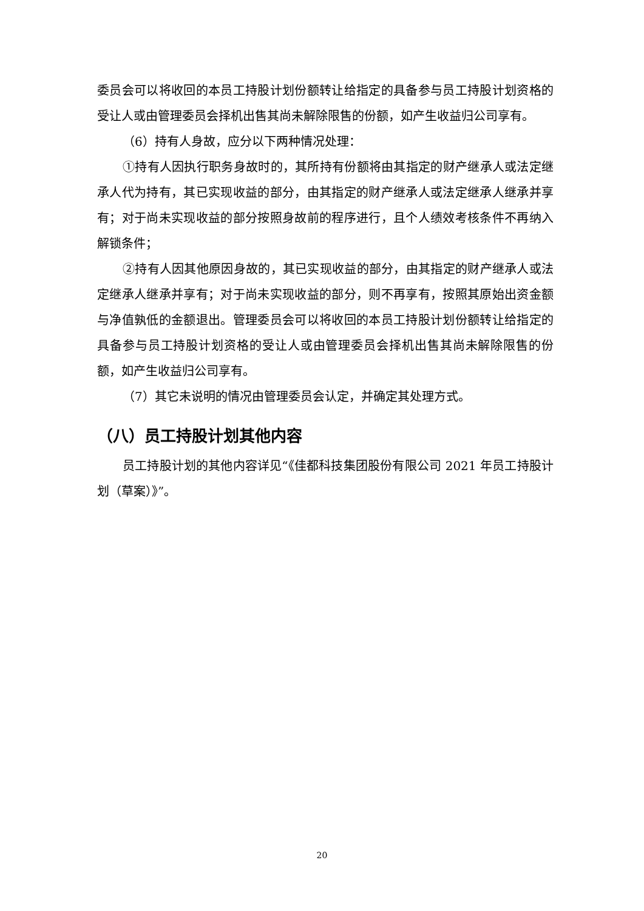委员会可以将收回的本员工持股计划份额转让给指定的具备参与员工持股计划资格的受让人或由管理委员会择机出售其尚未解除限售的份额，如产生收益归公司享有。
（6）持有人身故，应分以下两种情况处理：
①持有人因执行职务身故时的，其所持有份额将由其指定的财产继承人或法定继承人代为持有，其已实现收益的部分，由其指定的财产继承人或法定继承人继承并享有；对于尚未实现收益的部分按照身故前的程序进行，且个人绩效考核条件不再纳入解锁条件；
②持有人因其他原因身故的，其已实现收益的部分，由其指定的财产继承人或法定继承人继承并享有；对于尚未实现收益的部分，则不再享有，按照其原始出资金额与净值孰低的金额退出。管理委员会可以将收回的本员工持股计划份额转让给指定的具备参与员工持股计划资格的受让人或由管理委员会择机出售其尚未解除限售的份额，如产生收益归公司享有。
（7）其它未说明的情况由管理委员会认定，并确定其处理方式。
（八）员工持股计划其他内容
员工持股计划的其他内容详见“《佳都科技集团股份有限公司 2021 年员工持股计划（草案）》”。
20